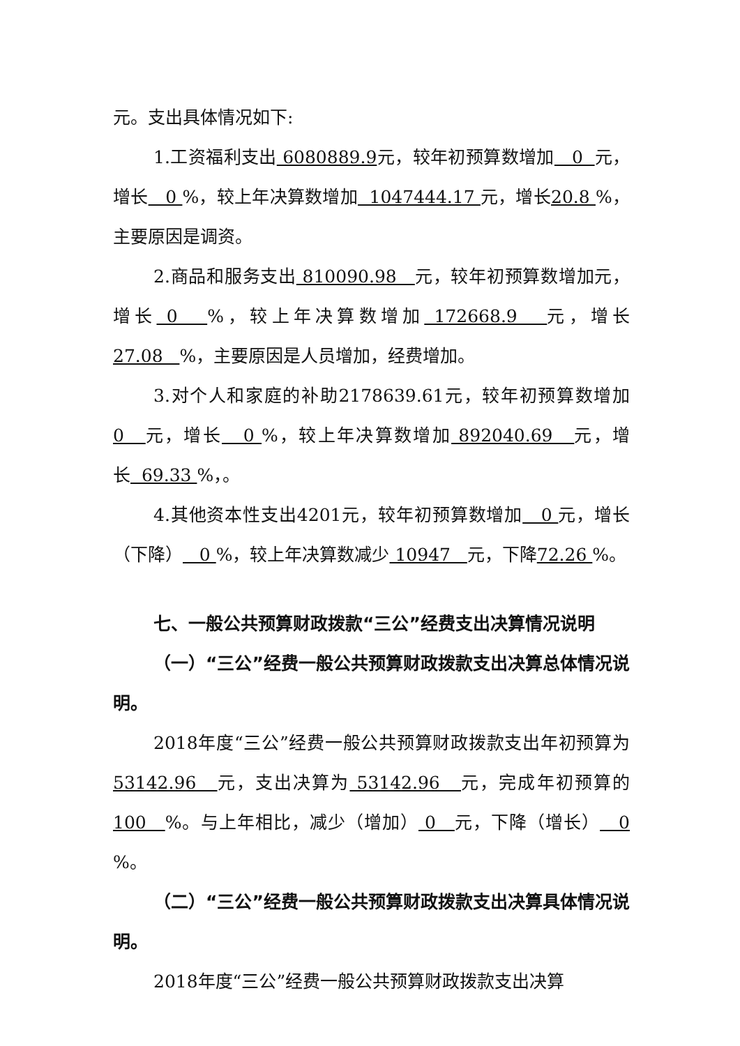元。支出具体情况如下:
1.工资福利支出 6080889.9元，较年初预算数增加 0 元，增长 0 %，较上年决算数增加 1047444.17 元，增长20.8 %，主要原因是调资。
2.商品和服务支出 810090.98 元，较年初预算数增加元，增长 0 %，较上年决算数增加 172668.9 元，增长27.08 %，主要原因是人员增加，经费增加。
3.对个人和家庭的补助2178639.61元，较年初预算数增加 0 元，增长 0 %，较上年决算数增加 892040.69 元，增长 69.33 %，。
4.其他资本性支出4201元，较年初预算数增加 0 元，增长（下降） 0 %，较上年决算数减少 10947 元，下降72.26 %。
七、一般公共预算财政拨款“三公”经费支出决算情况说明
（一）“三公”经费一般公共预算财政拨款支出决算总体情况说明。
2018年度“三公”经费一般公共预算财政拨款支出年初预算为 53142.96 元，支出决算为 53142.96 元，完成年初预算的 100 %。与上年相比，减少（增加） 0 元，下降（增长） 0 %。
（二）“三公”经费一般公共预算财政拨款支出决算具体情况说明。
2018年度“三公”经费一般公共预算财政拨款支出决算